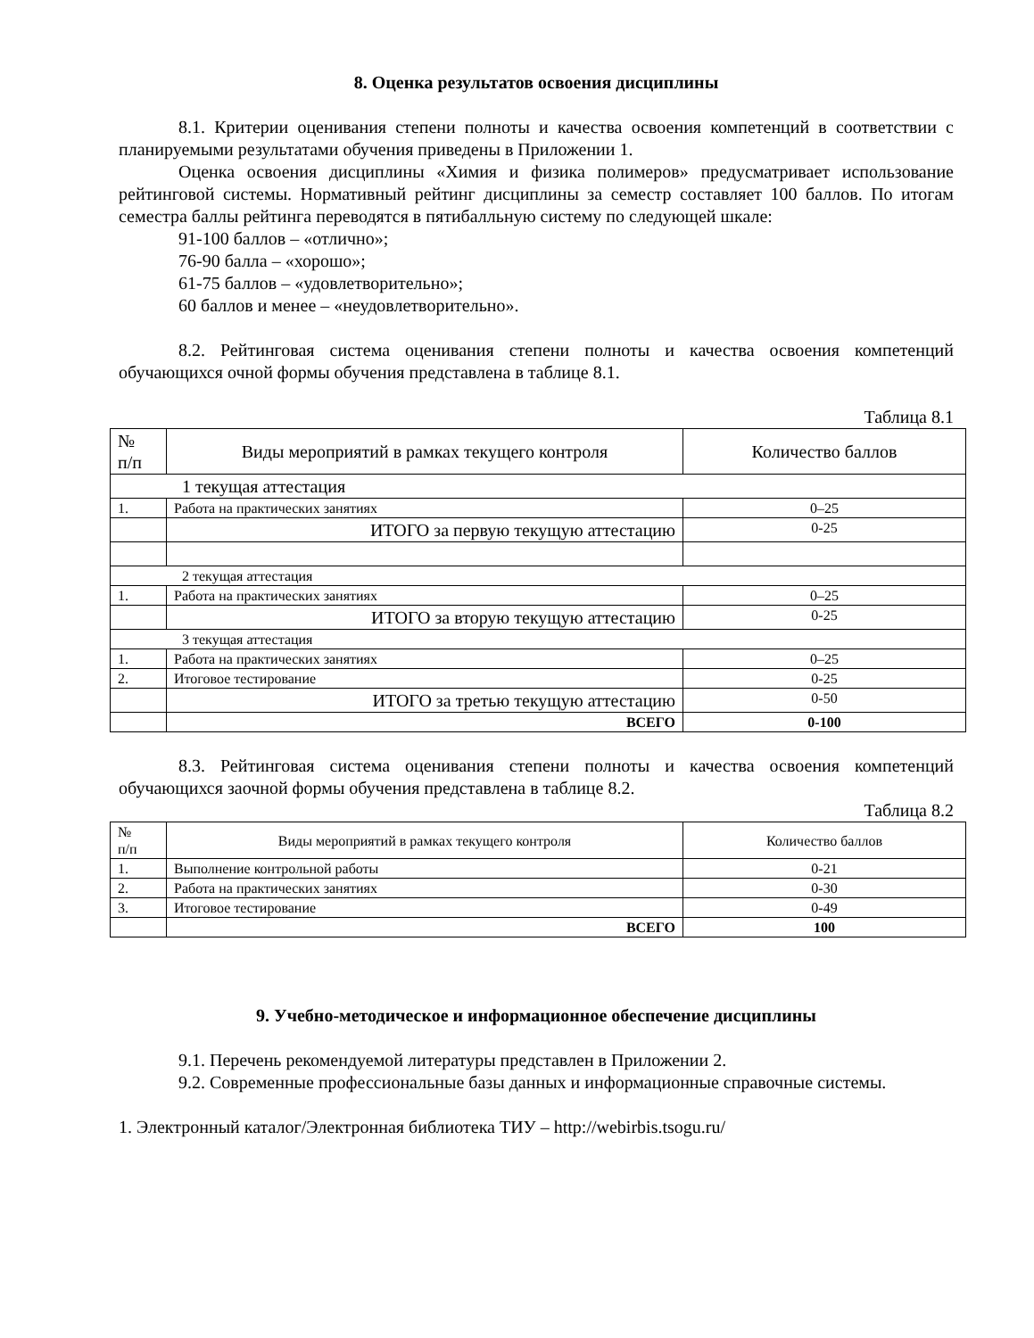8. Оценка результатов освоения дисциплины
8.1. Критерии оценивания степени полноты и качества освоения компетенций в соответствии с планируемыми результатами обучения приведены в Приложении 1.
Оценка освоения дисциплины «Химия и физика полимеров» предусматривает использование рейтинговой системы. Нормативный рейтинг дисциплины за семестр составляет 100 баллов. По итогам семестра баллы рейтинга переводятся в пятибалльную систему по следующей шкале:
91-100 баллов – «отлично»;
76-90 балла – «хорошо»;
61-75 баллов – «удовлетворительно»;
60 баллов и менее – «неудовлетворительно».
8.2. Рейтинговая система оценивания степени полноты и качества освоения компетенций обучающихся очной формы обучения представлена в таблице 8.1.
Таблица 8.1
| № п/п | Виды мероприятий в рамках текущего контроля | Количество баллов |
| --- | --- | --- |
| 1 текущая аттестация | | |
| 1. | Работа на практических занятиях | 0–25 |
| | ИТОГО за первую текущую аттестацию | 0-25 |
| 2 текущая аттестация | | |
| 1. | Работа на практических занятиях | 0–25 |
| | ИТОГО за вторую текущую аттестацию | 0-25 |
| 3 текущая аттестация | | |
| 1. | Работа на практических занятиях | 0–25 |
| 2. | Итоговое тестирование | 0-25 |
| | ИТОГО за третью текущую аттестацию | 0-50 |
| | ВСЕГО | 0-100 |
8.3. Рейтинговая система оценивания степени полноты и качества освоения компетенций обучающихся заочной формы обучения представлена в таблице 8.2.
Таблица 8.2
| № п/п | Виды мероприятий в рамках текущего контроля | Количество баллов |
| --- | --- | --- |
| 1. | Выполнение контрольной работы | 0-21 |
| 2. | Работа на практических занятиях | 0-30 |
| 3. | Итоговое тестирование | 0-49 |
| | ВСЕГО | 100 |
9. Учебно-методическое и информационное обеспечение дисциплины
9.1. Перечень рекомендуемой литературы представлен в Приложении 2.
9.2. Современные профессиональные базы данных и информационные справочные системы.
1. Электронный каталог/Электронная библиотека ТИУ – http://webirbis.tsogu.ru/